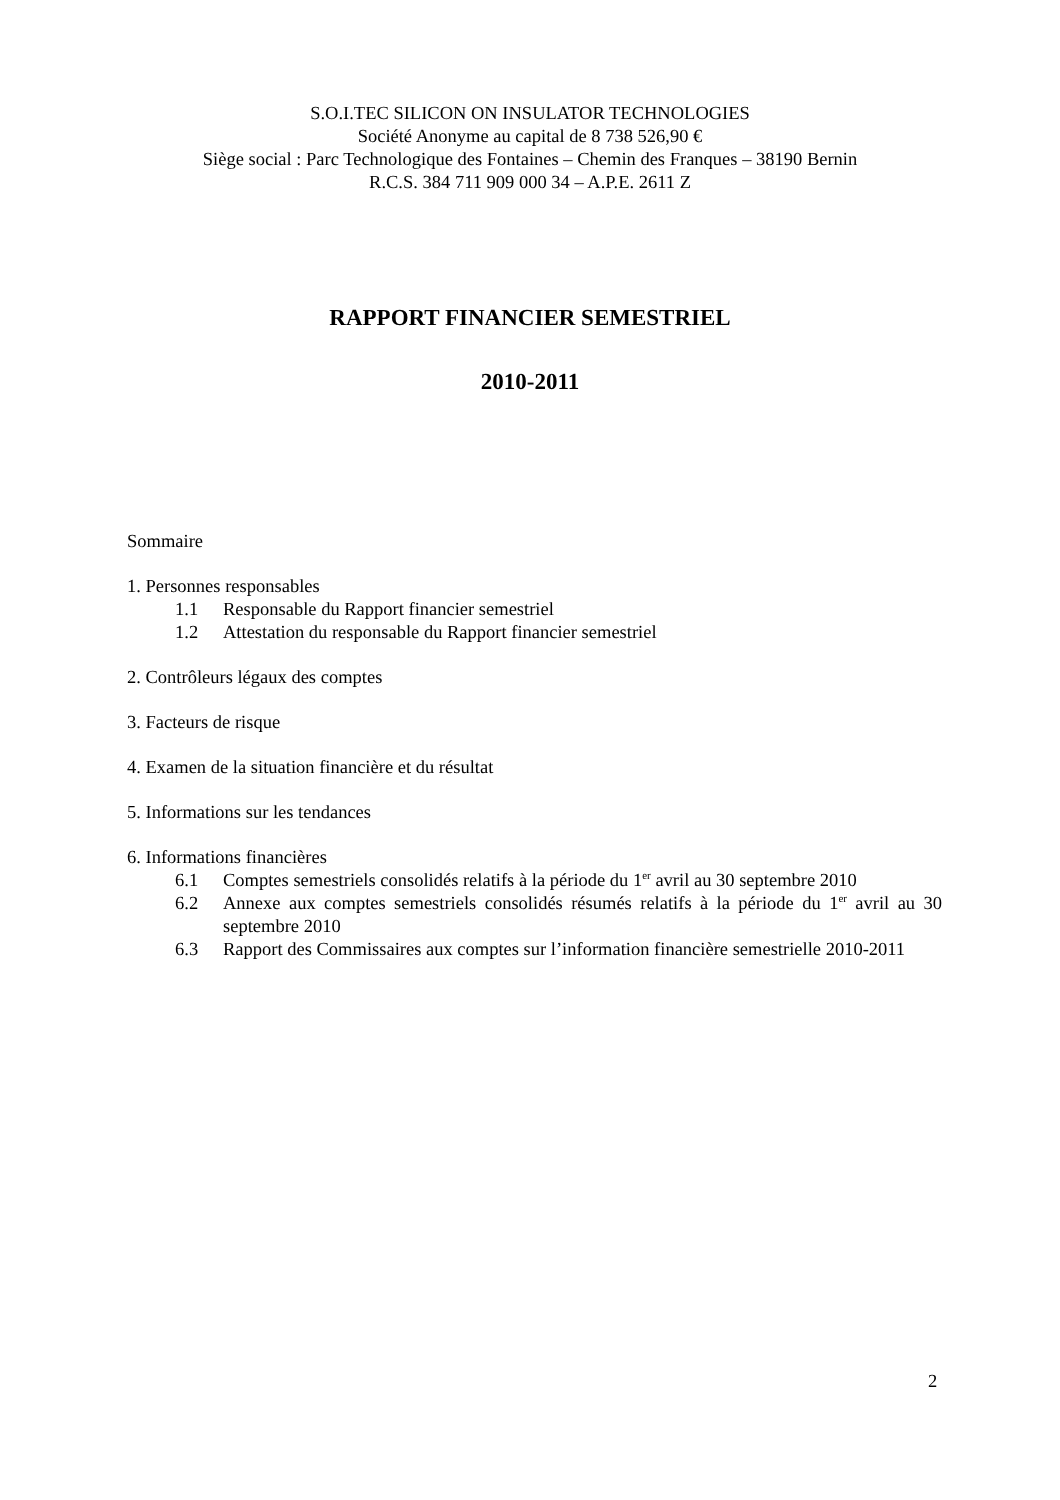S.O.I.TEC SILICON ON INSULATOR TECHNOLOGIES
Société Anonyme au capital de 8 738 526,90 €
Siège social : Parc Technologique des Fontaines – Chemin des Franques – 38190 Bernin
R.C.S. 384 711 909 000 34 – A.P.E. 2611 Z
RAPPORT FINANCIER SEMESTRIEL
2010-2011
Sommaire
1. Personnes responsables
1.1 Responsable du Rapport financier semestriel
1.2 Attestation du responsable du Rapport financier semestriel
2. Contrôleurs légaux des comptes
3. Facteurs de risque
4. Examen de la situation financière et du résultat
5. Informations sur les tendances
6. Informations financières
6.1 Comptes semestriels consolidés relatifs à la période du 1<sup>er</sup> avril au 30 septembre 2010
6.2 Annexe aux comptes semestriels consolidés résumés relatifs à la période du 1<sup>er</sup> avril au 30 septembre 2010
6.3 Rapport des Commissaires aux comptes sur l’information financière semestrielle 2010-2011
2